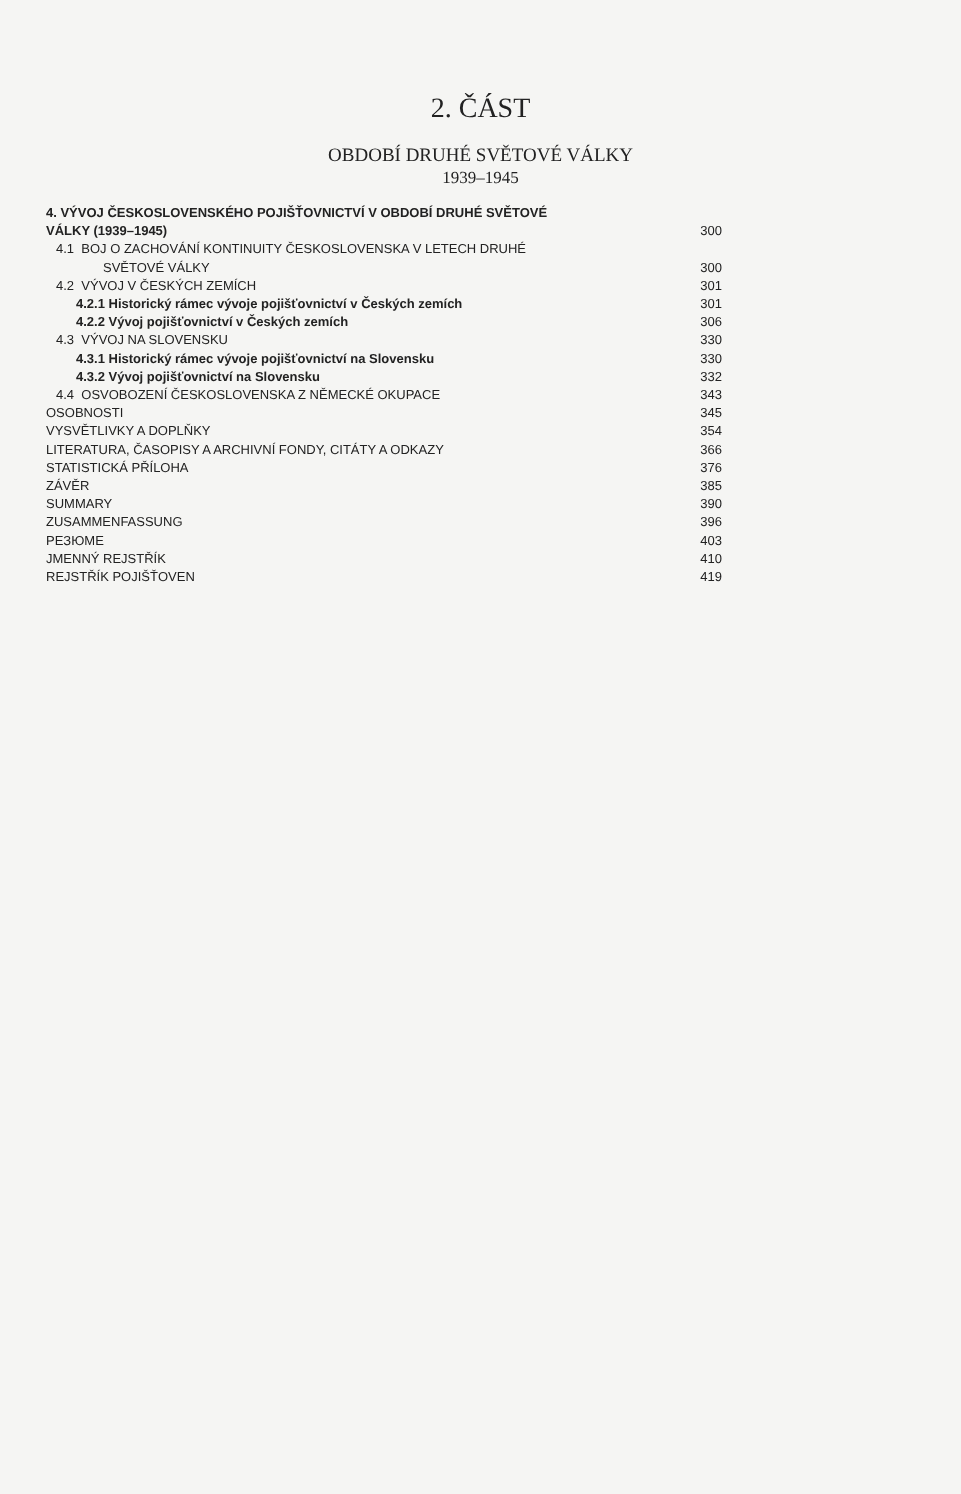2. ČÁST
OBDOBÍ DRUHÉ SVĚTOVÉ VÁLKY
1939–1945
4. VÝVOJ ČESKOSLOVENSKÉHO POJIŠŤOVNICTVÍ V OBDOBÍ DRUHÉ SVĚTOVÉ
VÁLKY (1939–1945) 300
4.1 BOJ O ZACHOVÁNÍ KONTINUITY ČESKOSLOVENSKA V LETECH DRUHÉ
SVĚTOVÉ VÁLKY 300
4.2 VÝVOJ V ČESKÝCH ZEMÍCH 301
4.2.1 Historický rámec vývoje pojišťovnictví v Českých zemích 301
4.2.2 Vývoj pojišťovnictví v Českých zemích 306
4.3 VÝVOJ NA SLOVENSKU 330
4.3.1 Historický rámec vývoje pojišťovnictví na Slovensku 330
4.3.2 Vývoj pojišťovnictví na Slovensku 332
4.4 OSVOBOZENÍ ČESKOSLOVENSKA Z NĚMECKÉ OKUPACE 343
OSOBNOSTI 345
VYSVĚTLIVKY A DOPLŇKY 354
LITERATURA, ČASOPISY A ARCHIVNÍ FONDY, CITÁTY A ODKAZY 366
STATISTICKÁ PŘÍLOHA 376
ZÁVĚR 385
SUMMARY 390
ZUSAMMENFASSUNG 396
PEЗЮME 403
JMENNÝ REJSTŘÍK 410
REJSTŘÍK POJIŠŤOVEN 419